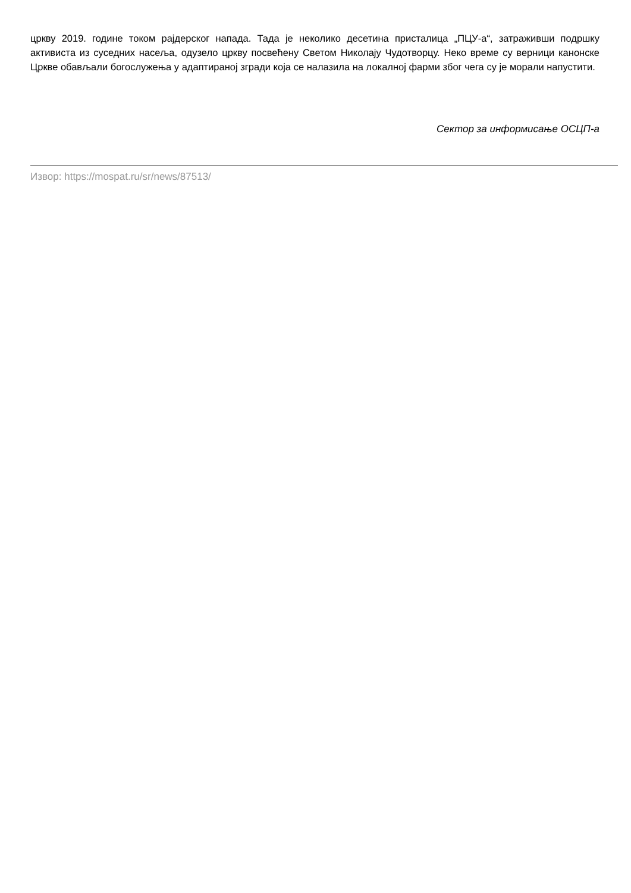цркву 2019. године током рајдерског напада. Тада је неколико десетина присталица „ПЦУ-а“, затраживши подршку активиста из суседних насеља, одузело цркву посвећену Светом Николају Чудотворцу. Неко време су верници канонске Цркве обављали богослужења у адаптираној згради која се налазила на локалној фарми због чега су је морали напустити.
Сектор за информисање ОСЦП-а
Извор: https://mospat.ru/sr/news/87513/